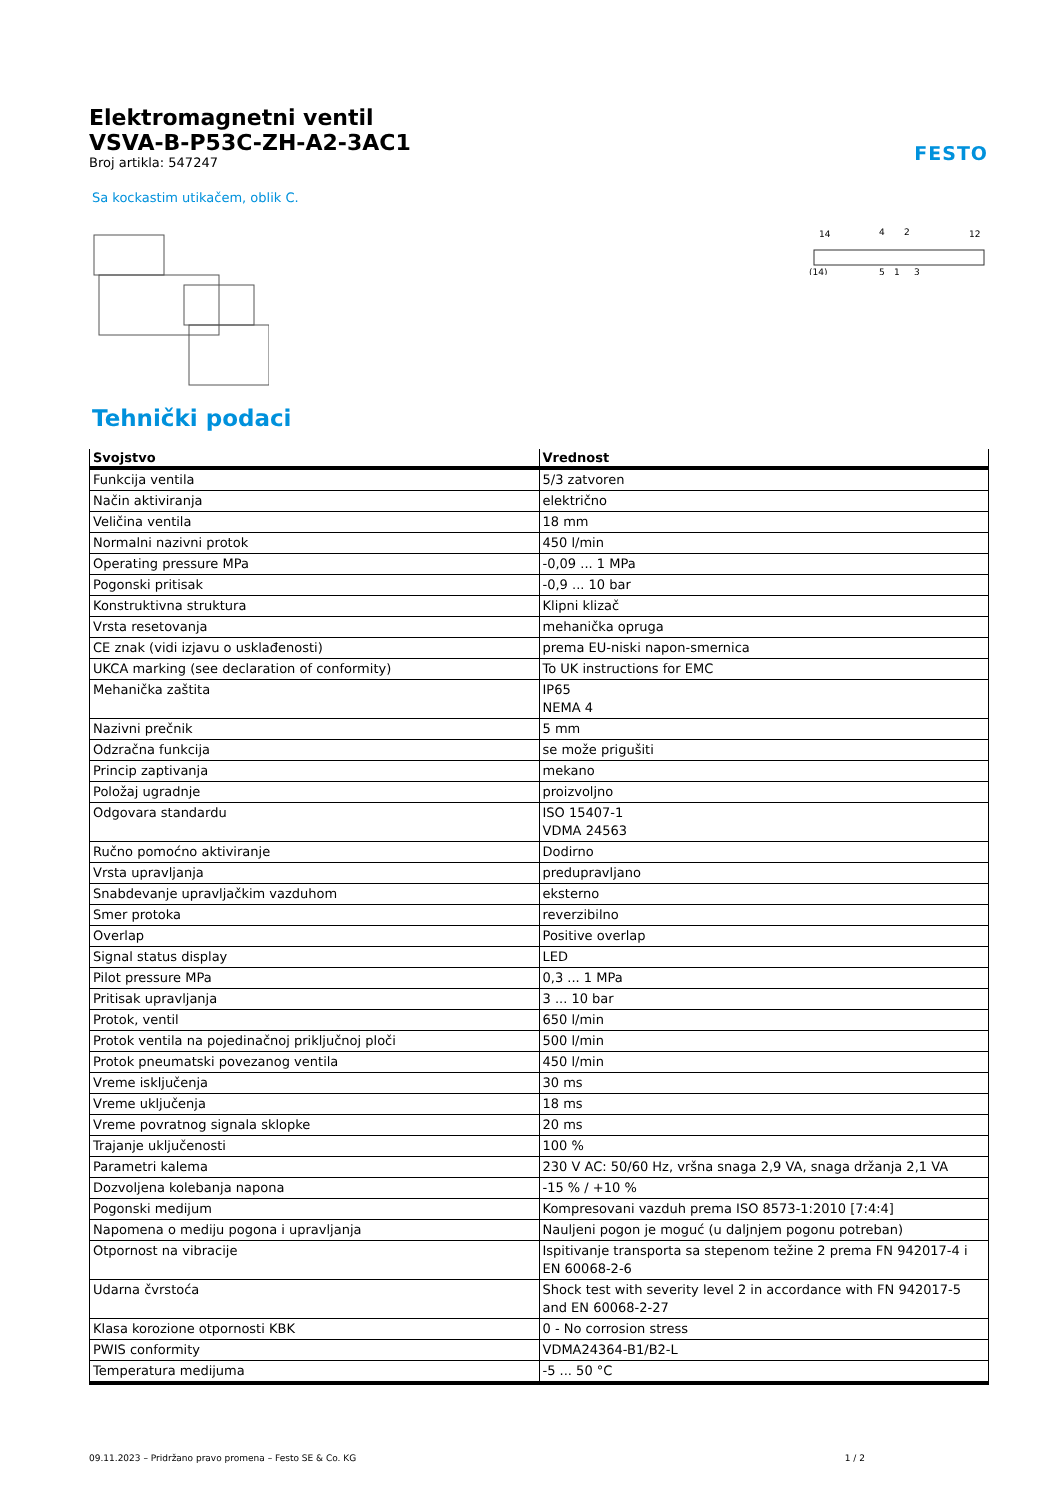Elektromagnetni ventil
VSVA-B-P53C-ZH-A2-3AC1
Broj artikla: 547247
FESTO
Sa kockastim utikačem, oblik C.
14
4
2
12
(14)
5
1
3
Tehnički podaci
| Svojstvo | Vrednost |
| --- | --- |
| Funkcija ventila | 5/3 zatvoren |
| Način aktiviranja | električno |
| Veličina ventila | 18 mm |
| Normalni nazivni protok | 450 l/min |
| Operating pressure MPa | -0,09 ... 1 MPa |
| Pogonski pritisak | -0,9 ... 10 bar |
| Konstruktivna struktura | Klipni klizač |
| Vrsta resetovanja | mehanička opruga |
| CE znak (vidi izjavu o usklađenosti) | prema EU-niski napon-smernica |
| UKCA marking (see declaration of conformity) | To UK instructions for EMC |
| Mehanička zaštita | IP65 NEMA 4 |
| Nazivni prečnik | 5 mm |
| Odzračna funkcija | se može prigušiti |
| Princip zaptivanja | mekano |
| Položaj ugradnje | proizvoljno |
| Odgovara standardu | ISO 15407-1 VDMA 24563 |
| Ručno pomoćno aktiviranje | Dodirno |
| Vrsta upravljanja | predupravljano |
| Snabdevanje upravljačkim vazduhom | eksterno |
| Smer protoka | reverzibilno |
| Overlap | Positive overlap |
| Signal status display | LED |
| Pilot pressure MPa | 0,3 ... 1 MPa |
| Pritisak upravljanja | 3 ... 10 bar |
| Protok, ventil | 650 l/min |
| Protok ventila na pojedinačnoj priključnoj ploči | 500 l/min |
| Protok pneumatski povezanog ventila | 450 l/min |
| Vreme isključenja | 30 ms |
| Vreme uključenja | 18 ms |
| Vreme povratnog signala sklopke | 20 ms |
| Trajanje uključenosti | 100 % |
| Parametri kalema | 230 V AC: 50/60 Hz, vršna snaga 2,9 VA, snaga držanja 2,1 VA |
| Dozvoljena kolebanja napona | -15 % / +10 % |
| Pogonski medijum | Kompresovani vazduh prema ISO 8573-1:2010 [7:4:4] |
| Napomena o mediju pogona i upravljanja | Nauljeni pogon je moguć (u daljnjem pogonu potreban) |
| Otpornost na vibracije | Ispitivanje transporta sa stepenom težine 2 prema FN 942017-4 i EN 60068-2-6 |
| Udarna čvrstoća | Shock test with severity level 2 in accordance with FN 942017-5 and EN 60068-2-27 |
| Klasa korozione otpornosti KBK | 0 - No corrosion stress |
| PWIS conformity | VDMA24364-B1/B2-L |
| Temperatura medijuma | -5 ... 50 °C |
09.11.2023 – Pridržano pravo promena – Festo SE & Co. KG 1 / 2